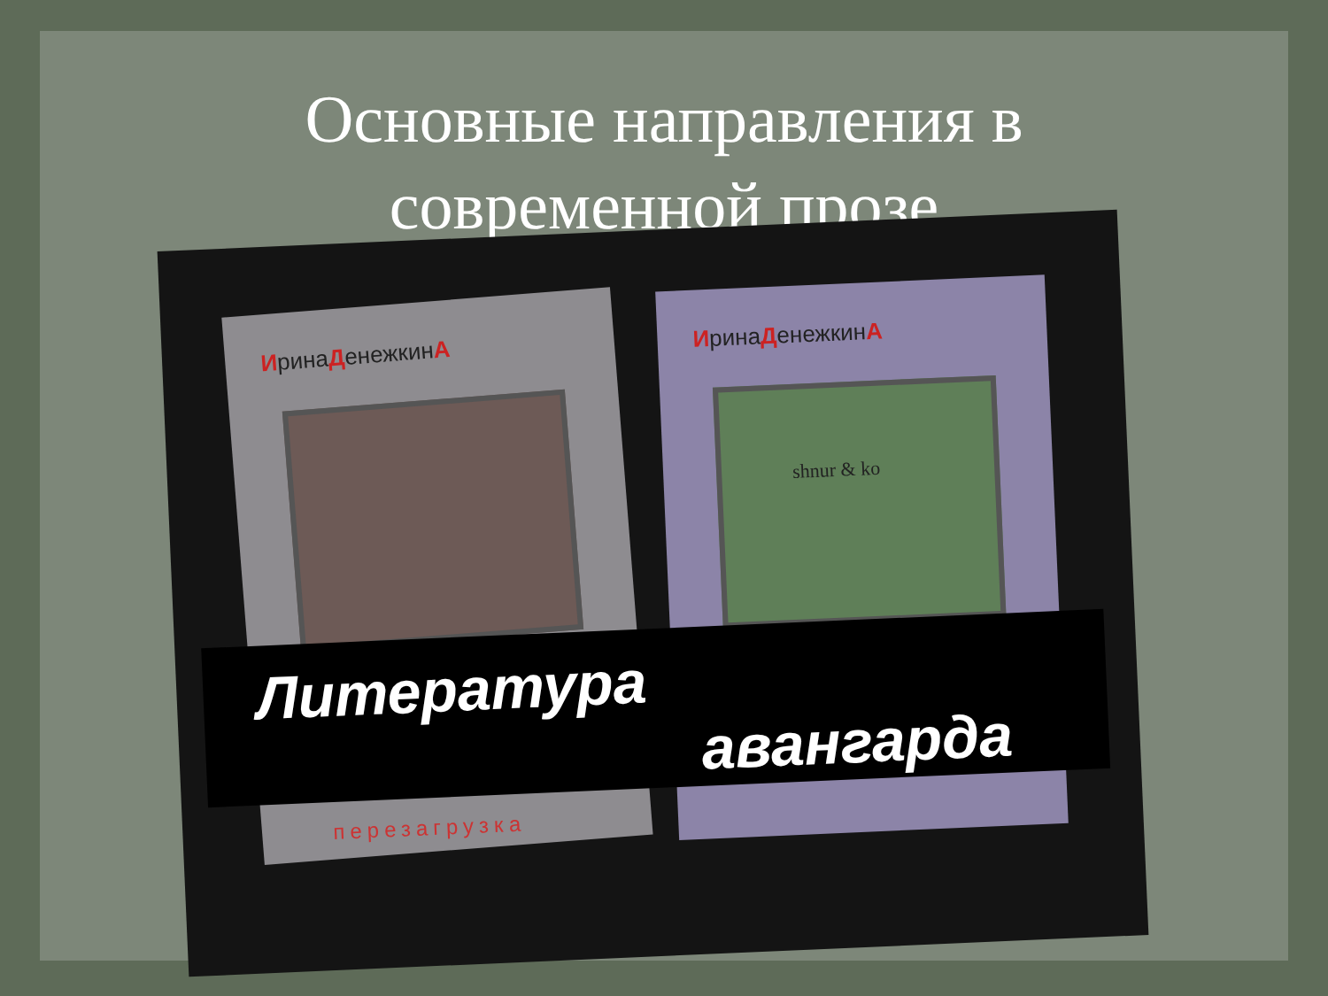Основные направления в
современной прозе
ИринаДенежкинА
ИринаДенежкинА
shnur & ko
Литература
авангарда
перезагрузка